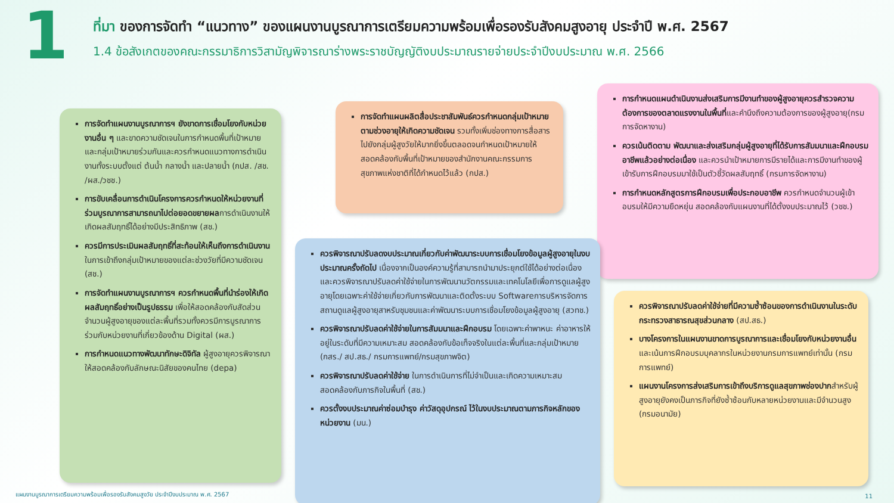1
ที่มา ของการจัดทำ “แนวทาง” ของแผนงานบูรณาการเตรียมความพร้อมเพื่อรองรับสังคมสูงอายุ ประจำปี พ.ศ. 2567
1.4 ข้อสังเกตของคณะกรรมาธิการวิสามัญพิจารณาร่างพระราชบัญญัติงบประมาณรายจ่ายประจำปีงบประมาณ พ.ศ. 2566
การจัดทำแผนงานบูรณาการฯ ยังขาดการเชื่อมโยงกับหน่วยงานอื่น ๆ และขาดความชัดเจนในการกำหนดพื้นที่เป้าหมายและกลุ่มเป้าหมายร่วมกันและควรกำหนดแนวทางการดำเนินงานทั้งระบบตั้งแต่ ต้นน้ำ กลางน้ำ และปลายน้ำ (กปส. /สช. /ผส./วชช.)
การขับเคลื่อนการดำเนินโครงการควรกำหนดให้หน่วยงานที่ร่วมบูรณาการสามารถนาไปต่อยอดขยายผลการดำเนินงานให้เกิดผลสัมฤทธิ์ได้อย่างมีประสิทธิภาพ (สช.)
ควรมีการประเมินผลสัมฤทธิ์ที่สะท้อนให้เห็นถึงการดำเนินงาน ในการเข้าถึงกลุ่มเป้าหมายของแต่ละช่วงวัยที่มีความชัดเจน (สช.)
การจัดทำแผนงานบูรณาการฯ ควรกำหนดพื้นที่นำร่องให้เกิดผลสัมฤทธิ์อย่างเป็นรูปธรรม เพื่อให้สอดคล้องกับสัดส่วนจำนวนผู้สูงอายุของแต่ละพื้นที่รวมทั้งควรมีการบูรณาการร่วมกับหน่วยงานที่เกี่ยวข้องด้าน Digital (ผส.)
การกำหนดแนวทางพัฒนาทักษะดิจิทัล ผู้สูงอายุควรพิจารณาให้สอดคล้องกับลักษณะนิสัยของคนไทย (depa)
การจัดทำแผนผลิตสื่อประชาสัมพันธ์ควรกำหนดกลุ่มเป้าหมายตามช่วงอายุให้เกิดความชัดเจน รวมทั้งเพิ่มช่องทางการสื่อสารไปยังกลุ่มผู้สูงวัยให้มากยิ่งขึ้นตลอดจนกำหนดเป้าหมายให้สอดคล้องกับพื้นที่เป้าหมายของสำนักงานคณะกรรมการสุขภาพแห่งชาติที่ได้กำหนดไว้แล้ว (กปส.)
การกำหนดแผนดำเนินงานส่งเสริมการมีงานทำของผู้สูงอายุควรสำรวจความต้องการของตลาดแรงงานในพื้นที่และคำนึงถึงความต้องการของผู้สูงอายุ(กรมการจัดหางาน)
ควรเน้นติดตาม พัฒนาและส่งเสริมกลุ่มผู้สูงอายุที่ได้รับการสัมมนาและฝึกอบรมอาชีพแล้วอย่างต่อเนื่อง และควรนำเป้าหมายการมีรายได้และการมีงานทำของผู้เข้ารับการฝึกอบรมมาใช้เป็นตัวชี้วัดผลสัมฤทธิ์ (กรมการจัดหางาน)
การกำหนดหลักสูตรการฝึกอบรมเพื่อประกอบอาชีพ ควรกำหนดจำนวนผู้เข้าอบรมให้มีความยืดหยุ่น สอดคล้องกับแผนงานที่ได้ตั้งงบประมาณไว้ (วชช.)
ควรพิจารณาปรับลดงบประมาณเกี่ยวกับค่าพัฒนาระบบการเชื่อมโยงข้อมูลผู้สูงอายุในงบประมาณครั้งถัดไป เนื่องจากเป็นองค์ความรู้ที่สามารถนำมาประยุกต์ใช้ได้อย่างต่อเนื่องและควรพิจารณาปรับลดค่าใช้จ่ายในการพัฒนานวัตกรรมและเทคโนโลยีเพื่อการดูแลผู้สูงอายุโดยเฉพาะค่าใช้จ่ายเกี่ยวกับการพัฒนาและติดตั้งระบบ Softwareการบริหารจัดการสถานดูแลผู้สูงอายุสาหรับชุมชนและค่าพัฒนาระบบการเชื่อมโยงข้อมูลผู้สูงอายุ (สวทช.)
ควรพิจารณาปรับลดค่าใช้จ่ายในการสัมมนาและฝึกอบรม โดยเฉพาะค่าพาหนะ ค่าอาหารให้อยู่ในระดับที่มีความเหมาะสม สอดคล้องกับข้อเท็จจริงในแต่ละพื้นที่และกลุ่มเป้าหมาย (กสร./ สป.สธ./ กรมการแพทย์/กรมสุขภาพจิต)
ควรพิจารณาปรับลดค่าใช้จ่าย ในการดำเนินการที่ไม่จำเป็นและเกิดความเหมาะสมสอดคล้องกับภารกิจในพื้นที่ (สช.)
ควรตั้งงบประมาณค่าซ่อมบำรุง ค่าวัสดุอุปกรณ์ ไว้ในงบประมาณตามภารกิจหลักของหน่วยงาน (มน.)
ควรพิจารณาปรับลดค่าใช้จ่ายที่มีความซ้ำซ้อนของการดำเนินงานในระดับกระทรวงสาธารณสุขส่วนกลาง (สป.สธ.)
บางโครงการในแผนงานขาดการบูรณาการและเชื่อมโยงกับหน่วยงานอื่นและเน้นการฝึกอบรมบุคลากรในหน่วยงานกรมการแพทย์เท่านั้น (กรมการแพทย์)
แผนงานโครงการส่งเสริมการเข้าถึงบริการดูแลสุขภาพช่องปากสำหรับผู้สูงอายุยังคงเป็นภารกิจที่ยังซ้ำซ้อนกับหลายหน่วยงานและมีจำนวนสูง (กรมอนามัย)
แผนงานบูรณาการเตรียมความพร้อมเพื่อรองรับสังคมสูงวัย ประจำปีงบประมาณ พ.ศ. 2567
11